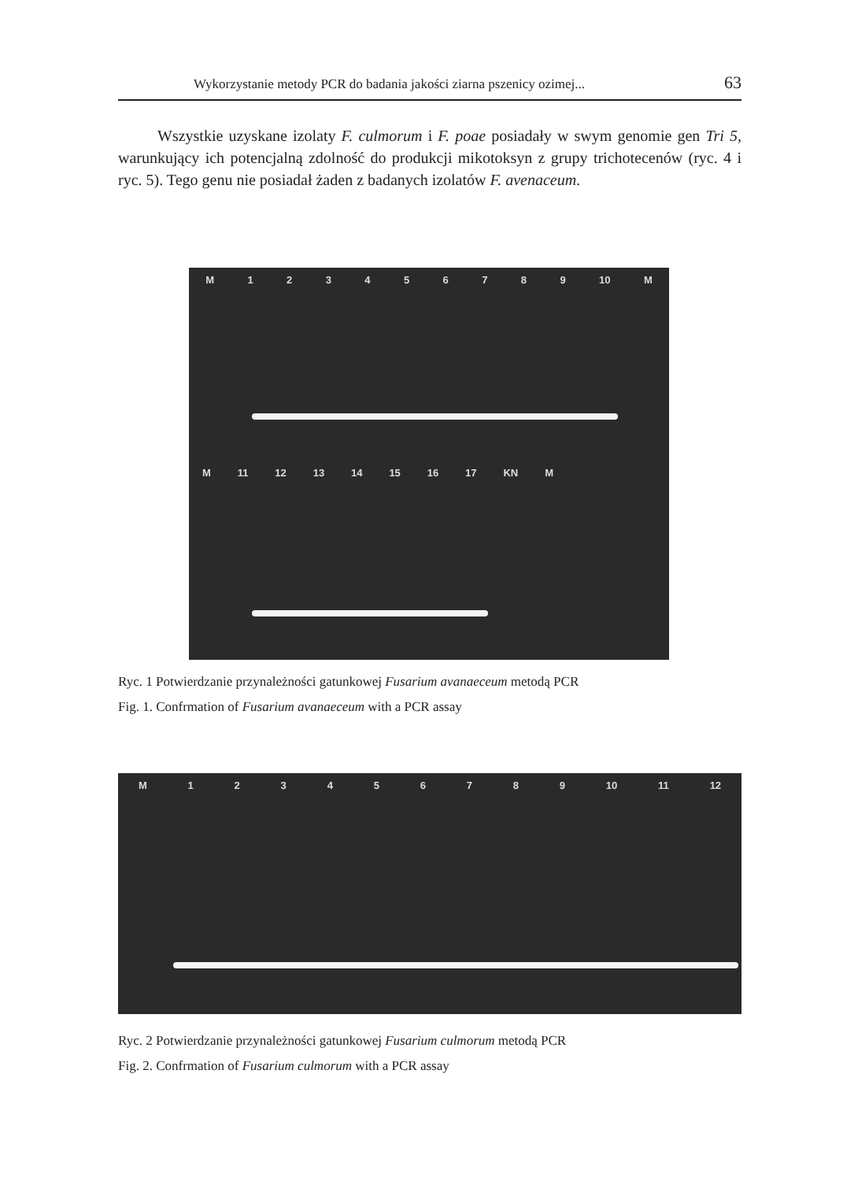Wykorzystanie metody PCR do badania jakości ziarna pszenicy ozimej... 63
Wszystkie uzyskane izolaty F. culmorum i F. poae posiadały w swym genomie gen Tri 5, warunkujący ich potencjalną zdolność do produkcji mikotoksyn z grupy trichotecenów (ryc. 4 i ryc. 5). Tego genu nie posiadał żaden z badanych izolatów F. avenaceum.
M 123456789 10 M
M 11 12 13 14 15 16 17 KN M
Ryc. 1 Potwierdzanie przynależności gatunkowej Fusarium avanaeceum metodą PCR
Fig. 1. Confrmation of Fusarium avanaeceum with a PCR assay
M 123456789 10 11 12
Ryc. 2 Potwierdzanie przynależności gatunkowej Fusarium culmorum metodą PCR
Fig. 2. Confrmation of Fusarium culmorum with a PCR assay